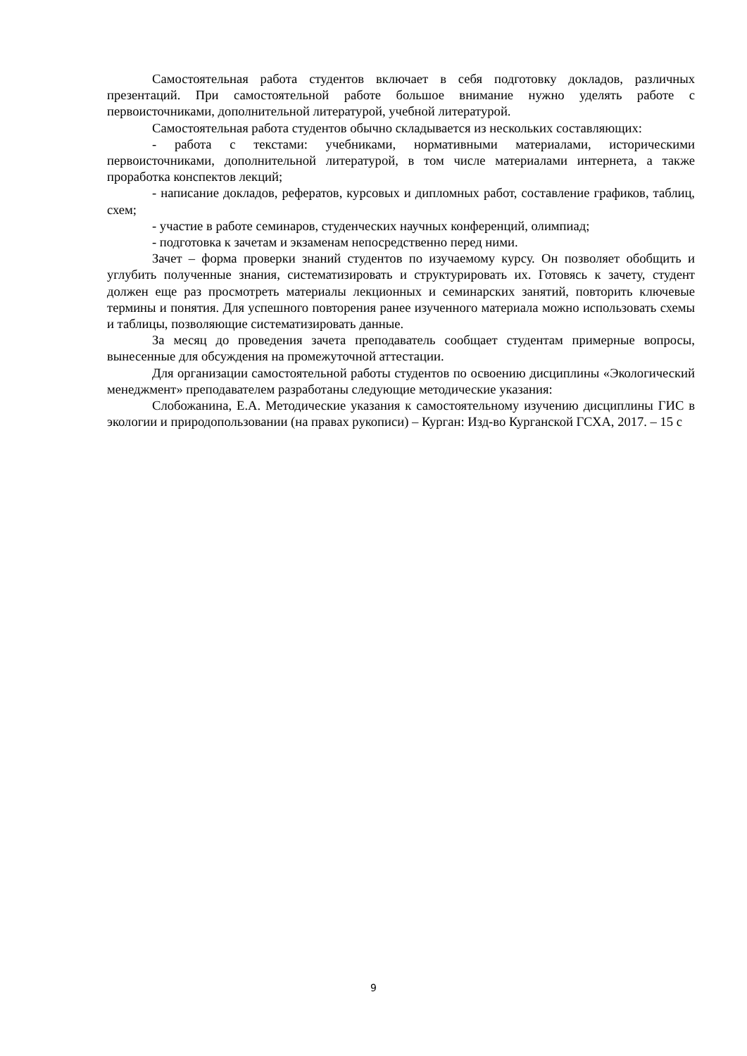Самостоятельная работа студентов включает в себя подготовку докладов, различных презентаций. При самостоятельной работе большое внимание нужно уделять работе с первоисточниками, дополнительной литературой, учебной литературой.
Самостоятельная работа студентов обычно складывается из нескольких составляющих:
- работа с текстами: учебниками, нормативными материалами, историческими первоисточниками, дополнительной литературой, в том числе материалами интернета, а также проработка конспектов лекций;
- написание докладов, рефератов, курсовых и дипломных работ, составление графиков, таблиц, схем;
- участие в работе семинаров, студенческих научных конференций, олимпиад;
- подготовка к зачетам и экзаменам непосредственно перед ними.
Зачет – форма проверки знаний студентов по изучаемому курсу. Он позволяет обобщить и углубить полученные знания, систематизировать и структурировать их. Готовясь к зачету, студент должен еще раз просмотреть материалы лекционных и семинарских занятий, повторить ключевые термины и понятия. Для успешного повторения ранее изученного материала можно использовать схемы и таблицы, позволяющие систематизировать данные.
За месяц до проведения зачета преподаватель сообщает студентам примерные вопросы, вынесенные для обсуждения на промежуточной аттестации.
Для организации самостоятельной работы студентов по освоению дисциплины «Экологический менеджмент» преподавателем разработаны следующие методические указания:
Слобожанина, Е.А. Методические указания к самостоятельному изучению дисциплины ГИС в экологии и природопользовании (на правах рукописи) – Курган: Изд-во Курганской ГСХА, 2017. – 15 с
9